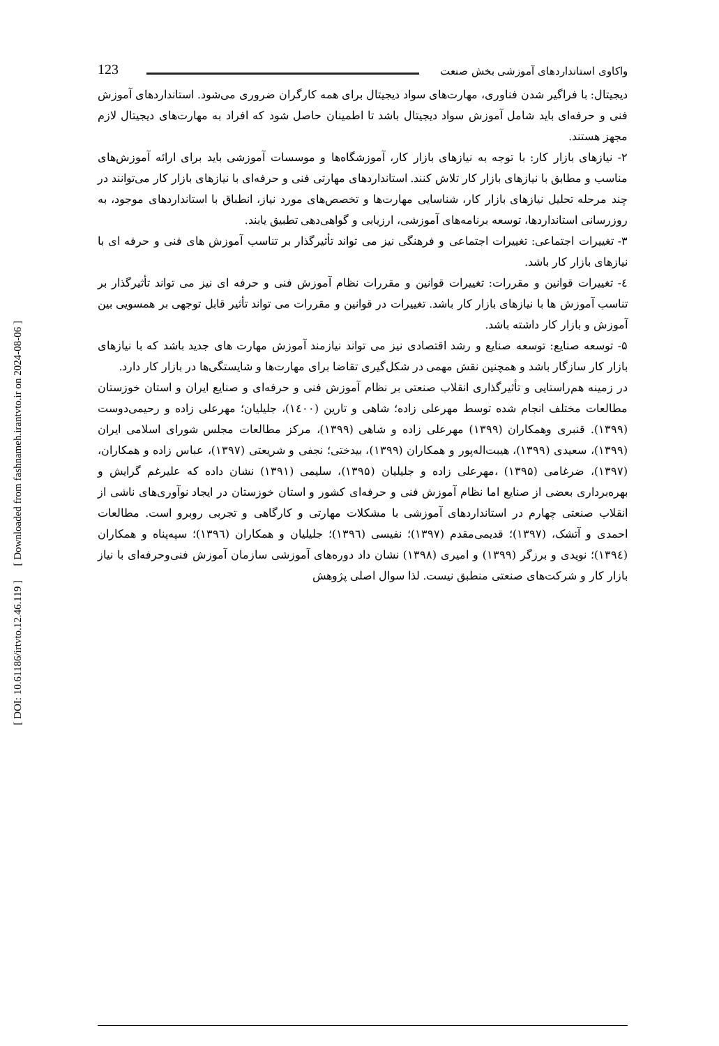[ Downloaded from fashnameh.irantvto.ir on 2024-08-06 ]
[ DOI: 10.61186/irtvto.12.46.119 ]
123 واکاوی استانداردهای آموزشی بخش صنعت
دیجیتال: با فراگیر شدن فناوری، مهارت‌های سواد دیجیتال برای همه کارگران ضروری می‌شود. استانداردهای آموزش فنی و حرفه‌ای باید شامل آموزش سواد دیجیتال باشد تا اطمینان حاصل شود که افراد به مهارت‌های دیجیتال لازم مجهز هستند.
۲- نیازهای بازار کار: با توجه به نیازهای بازار کار، آموزشگاه‌ها و موسسات آموزشی باید برای ارائه آموزش‌های مناسب و مطابق با نیازهای بازار کار تلاش کنند. استانداردهای مهارتی فنی و حرفه‌ای با نیازهای بازار کار می‌توانند در چند مرحله تحلیل نیازهای بازار کار، شناسایی مهارت‌ها و تخصص‌های مورد نیاز، انطباق با استانداردهای موجود، به روزرسانی استانداردها، توسعه برنامه‌های آموزشی، ارزیابی و گواهی‌دهی تطبیق یابند.
۳- تغییرات اجتماعی: تغییرات اجتماعی و فرهنگی نیز می تواند تأثیرگذار بر تناسب آموزش های فنی و حرفه ای با نیازهای بازار کار باشد.
٤- تغییرات قوانین و مقررات: تغییرات قوانین و مقررات نظام آموزش فنی و حرفه ای نیز می تواند تأثیرگذار بر تناسب آموزش ها با نیازهای بازار کار باشد. تغییرات در قوانین و مقررات می تواند تأثیر قابل توجهی بر همسویی بین آموزش و بازار کار داشته باشد.
۵- توسعه صنایع: توسعه صنایع و رشد اقتصادی نیز می تواند نیازمند آموزش مهارت های جدید باشد که با نیازهای بازار کار سازگار باشد و همچنین نقش مهمی در شکل‌گیری تقاضا برای مهارت‌ها و شایستگی‌ها در بازار کار دارد.
در زمینه هم‌راستایی و تأثیرگذاری انقلاب صنعتی بر نظام آموزش فنی و حرفه‌ای و صنایع ایران و استان خوزستان مطالعات مختلف انجام شده توسط مهرعلی زاده؛ شاهی و تارین (۱٤۰۰)، جلیلیان؛ مهرعلی زاده و رحیمی‌دوست (۱۳۹۹). قنبری وهمکاران (۱۳۹۹) مهرعلی زاده و شاهی (۱۳۹۹)، مرکز مطالعات مجلس شورای اسلامی ایران (۱۳۹۹)، سعیدی (۱۳۹۹)، هیبت‌اله‌پور و همکاران (۱۳۹۹)، بیدختی؛ نجفی و شریعتی (۱۳۹۷)، عباس زاده و همکاران، (۱۳۹۷)، ضرغامی (۱۳۹۵) ،مهرعلی زاده و جلیلیان (۱۳۹۵)، سلیمی (۱۳۹۱) نشان داده که علیرغم گرایش و بهره‌برداری بعضی از صنایع اما نظام آموزش فنی و حرفه‌ای کشور و استان خوزستان در ایجاد نوآوری‌های ناشی از انقلاب صنعتی چهارم در استانداردهای آموزشی با مشکلات مهارتی و کارگاهی و تجربی روبرو است. مطالعات احمدی و آتشک، (۱۳۹۷)؛ قدیمی‌مقدم (۱۳۹۷)؛ نفیسی (۱۳۹٦)؛ جلیلیان و همکاران (۱۳۹٦)؛ سپه‌پناه و همکاران (۱۳۹٤)؛ نویدی و برزگر (۱۳۹۹) و امیری (۱۳۹۸) نشان داد دوره‌های آموزشی سازمان آموزش فنی‌وحرفه‌ای با نیاز بازار کار و شرکت‌های صنعتی منطبق نیست. لذا سوال اصلی پژوهش